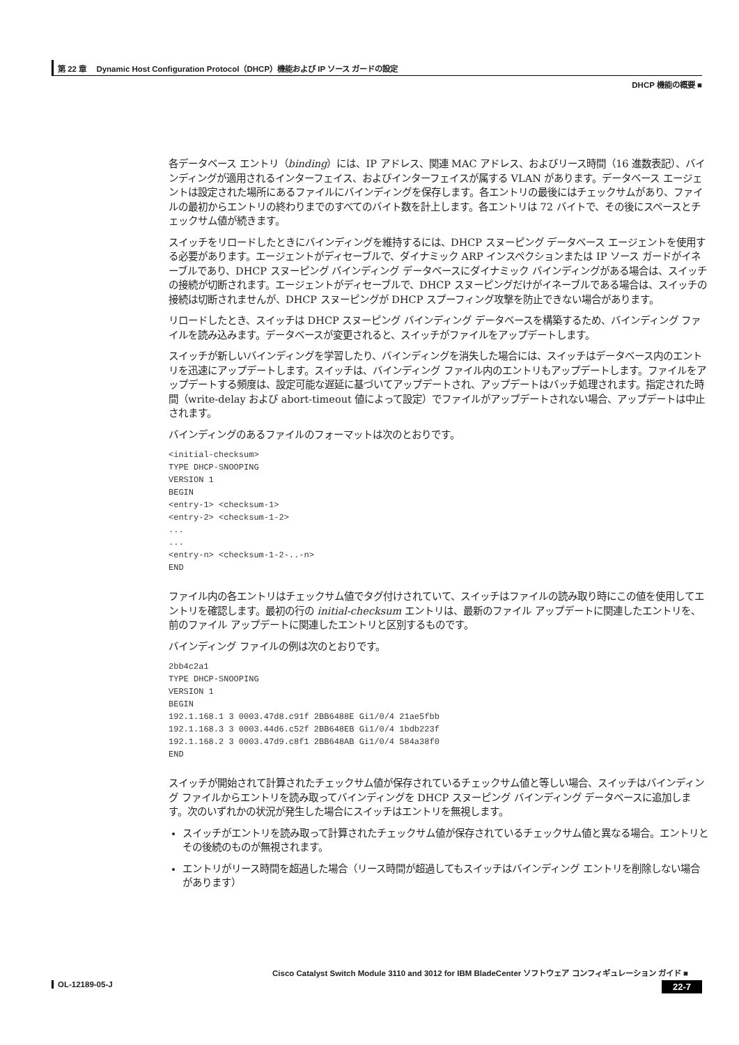第 22 章　 Dynamic Host Configuration Protocol（DHCP）機能および IP ソース ガードの設定
DHCP 機能の概要 ■
各データベース エントリ（binding）には、IP アドレス、関連 MAC アドレス、およびリース時間（16 進数表記）、バインディングが適用されるインターフェイス、およびインターフェイスが属する VLAN があります。データベース エージェントは設定された場所にあるファイルにバインディングを保存します。各エントリの最後にはチェックサムがあり、ファイルの最初からエントリの終わりまでのすべてのバイト数を計上します。各エントリは 72 バイトで、その後にスペースとチェックサム値が続きます。
スイッチをリロードしたときにバインディングを維持するには、DHCP スヌーピング データベース エージェントを使用する必要があります。エージェントがディセーブルで、ダイナミック ARP インスペクションまたは IP ソース ガードがイネーブルであり、DHCP スヌーピング バインディング データベースにダイナミック バインディングがある場合は、スイッチの接続が切断されます。エージェントがディセーブルで、DHCP スヌーピングだけがイネーブルである場合は、スイッチの接続は切断されませんが、DHCP スヌーピングが DHCP スプーフィング攻撃を防止できない場合があります。
リロードしたとき、スイッチは DHCP スヌーピング バインディング データベースを構築するため、バインディング ファイルを読み込みます。データベースが変更されると、スイッチがファイルをアップデートします。
スイッチが新しいバインディングを学習したり、バインディングを消失した場合には、スイッチはデータベース内のエントリを迅速にアップデートします。スイッチは、バインディング ファイル内のエントリもアップデートします。ファイルをアップデートする頻度は、設定可能な遅延に基づいてアップデートされ、アップデートはバッチ処理されます。指定された時間（write-delay および abort-timeout 値によって設定）でファイルがアップデートされない場合、アップデートは中止されます。
バインディングのあるファイルのフォーマットは次のとおりです。
<initial-checksum>
TYPE DHCP-SNOOPING
VERSION 1
BEGIN
<entry-1> <checksum-1>
<entry-2> <checksum-1-2>
...
...
<entry-n> <checksum-1-2-..-n>
END
ファイル内の各エントリはチェックサム値でタグ付けされていて、スイッチはファイルの読み取り時にこの値を使用してエントリを確認します。最初の行の initial-checksum エントリは、最新のファイル アップデートに関連したエントリを、前のファイル アップデートに関連したエントリと区別するものです。
バインディング ファイルの例は次のとおりです。
2bb4c2a1
TYPE DHCP-SNOOPING
VERSION 1
BEGIN
192.1.168.1 3 0003.47d8.c91f 2BB6488E Gi1/0/4 21ae5fbb
192.1.168.3 3 0003.44d6.c52f 2BB648EB Gi1/0/4 1bdb223f
192.1.168.2 3 0003.47d9.c8f1 2BB648AB Gi1/0/4 584a38f0
END
スイッチが開始されて計算されたチェックサム値が保存されているチェックサム値と等しい場合、スイッチはバインディング ファイルからエントリを読み取ってバインディングを DHCP スヌーピング バインディング データベースに追加します。次のいずれかの状況が発生した場合にスイッチはエントリを無視します。
スイッチがエントリを読み取って計算されたチェックサム値が保存されているチェックサム値と異なる場合。エントリとその後続のものが無視されます。
エントリがリース時間を超過した場合（リース時間が超過してもスイッチはバインディング エントリを削除しない場合があります）
Cisco Catalyst Switch Module 3110 and 3012 for IBM BladeCenter ソフトウェア コンフィギュレーション ガイド ■
22-7 OL-12189-05-J